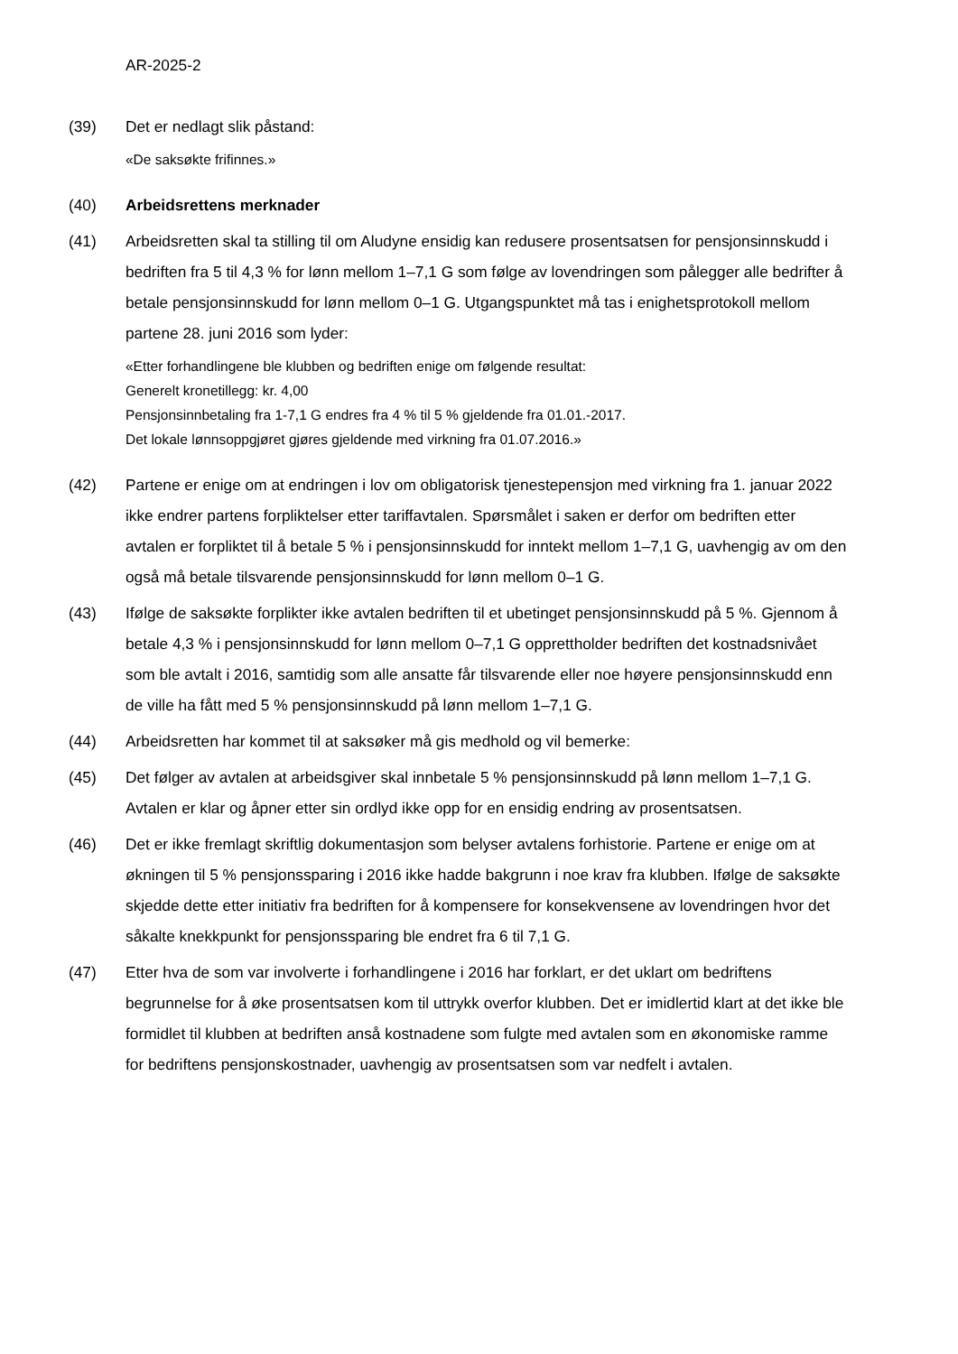AR-2025-2
(39) Det er nedlagt slik påstand:
«De saksøkte frifinnes.»
(40) Arbeidsrettens merknader
(41) Arbeidsretten skal ta stilling til om Aludyne ensidig kan redusere prosentsatsen for pensjonsinnskudd i bedriften fra 5 til 4,3 % for lønn mellom 1–7,1 G som følge av lovendringen som pålegger alle bedrifter å betale pensjonsinnskudd for lønn mellom 0–1 G. Utgangspunktet må tas i enighetsprotokoll mellom partene 28. juni 2016 som lyder:
«Etter forhandlingene ble klubben og bedriften enige om følgende resultat:
Generelt kronetillegg: kr. 4,00
Pensjonsinnbetaling fra 1-7,1 G endres fra 4 % til 5 % gjeldende fra 01.01.-2017.
Det lokale lønnsoppgjøret gjøres gjeldende med virkning fra 01.07.2016.»
(42) Partene er enige om at endringen i lov om obligatorisk tjenestepensjon med virkning fra 1. januar 2022 ikke endrer partens forpliktelser etter tariffavtalen. Spørsmålet i saken er derfor om bedriften etter avtalen er forpliktet til å betale 5 % i pensjonsinnskudd for inntekt mellom 1–7,1 G, uavhengig av om den også må betale tilsvarende pensjonsinnskudd for lønn mellom 0–1 G.
(43) Ifølge de saksøkte forplikter ikke avtalen bedriften til et ubetinget pensjonsinnskudd på 5 %. Gjennom å betale 4,3 % i pensjonsinnskudd for lønn mellom 0–7,1 G opprettholder bedriften det kostnadsnivået som ble avtalt i 2016, samtidig som alle ansatte får tilsvarende eller noe høyere pensjonsinnskudd enn de ville ha fått med 5 % pensjonsinnskudd på lønn mellom 1–7,1 G.
(44) Arbeidsretten har kommet til at saksøker må gis medhold og vil bemerke:
(45) Det følger av avtalen at arbeidsgiver skal innbetale 5 % pensjonsinnskudd på lønn mellom 1–7,1 G. Avtalen er klar og åpner etter sin ordlyd ikke opp for en ensidig endring av prosentsatsen.
(46) Det er ikke fremlagt skriftlig dokumentasjon som belyser avtalens forhistorie. Partene er enige om at økningen til 5 % pensjonssparing i 2016 ikke hadde bakgrunn i noe krav fra klubben. Ifølge de saksøkte skjedde dette etter initiativ fra bedriften for å kompensere for konsekvensene av lovendringen hvor det såkalte knekkpunkt for pensjonssparing ble endret fra 6 til 7,1 G.
(47) Etter hva de som var involverte i forhandlingene i 2016 har forklart, er det uklart om bedriftens begrunnelse for å øke prosentsatsen kom til uttrykk overfor klubben. Det er imidlertid klart at det ikke ble formidlet til klubben at bedriften anså kostnadene som fulgte med avtalen som en økonomiske ramme for bedriftens pensjonskostnader, uavhengig av prosentsatsen som var nedfelt i avtalen.